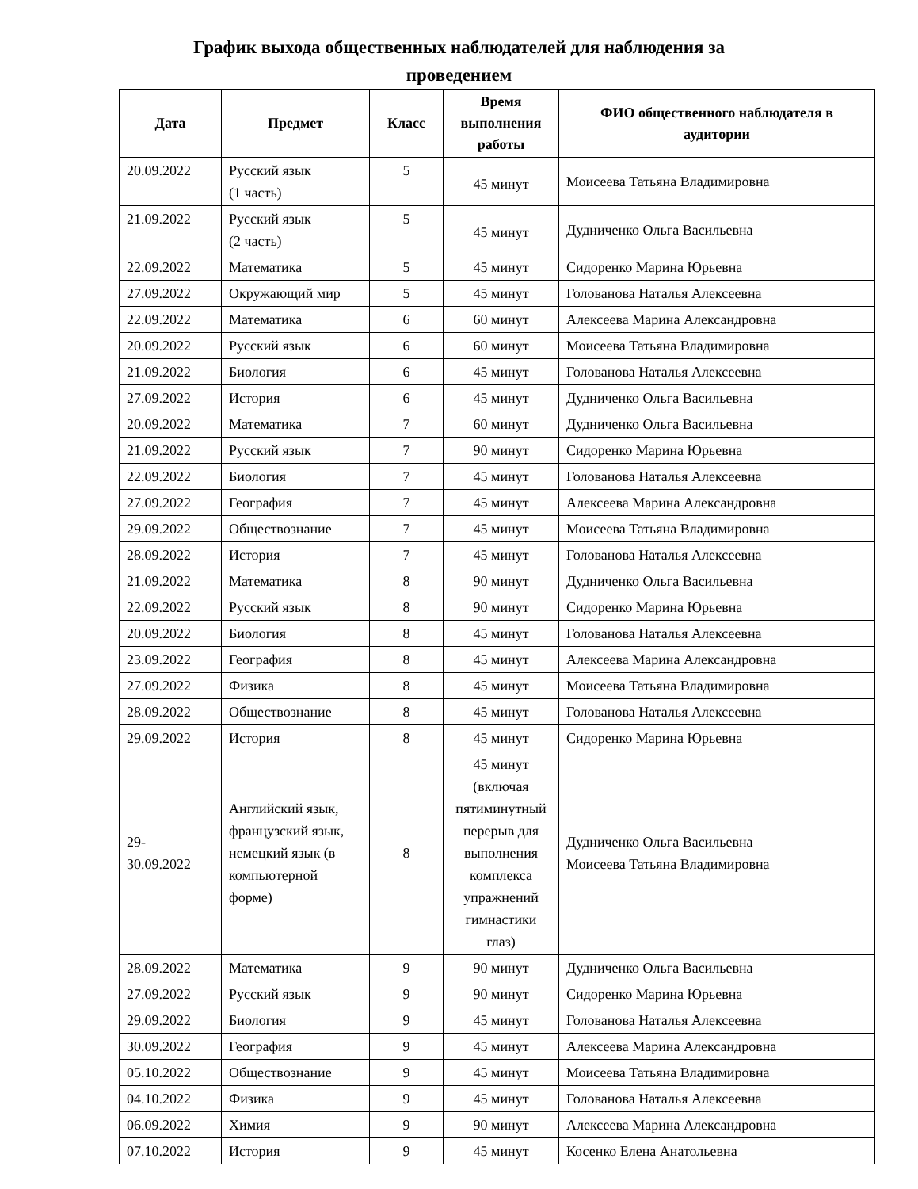График выхода общественных наблюдателей для наблюдения за
проведением
| Дата | Предмет | Класс | Время выполнения работы | ФИО общественного наблюдателя в аудитории |
| --- | --- | --- | --- | --- |
| 20.09.2022 | Русский язык (1 часть) | 5 | 45 минут | Моисеева Татьяна Владимировна |
| 21.09.2022 | Русский язык (2 часть) | 5 | 45 минут | Дудниченко Ольга Васильевна |
| 22.09.2022 | Математика | 5 | 45 минут | Сидоренко Марина Юрьевна |
| 27.09.2022 | Окружающий мир | 5 | 45 минут | Голованова Наталья Алексеевна |
| 22.09.2022 | Математика | 6 | 60 минут | Алексеева Марина Александровна |
| 20.09.2022 | Русский язык | 6 | 60 минут | Моисеева Татьяна Владимировна |
| 21.09.2022 | Биология | 6 | 45 минут | Голованова Наталья Алексеевна |
| 27.09.2022 | История | 6 | 45 минут | Дудниченко Ольга Васильевна |
| 20.09.2022 | Математика | 7 | 60 минут | Дудниченко Ольга Васильевна |
| 21.09.2022 | Русский язык | 7 | 90 минут | Сидоренко Марина Юрьевна |
| 22.09.2022 | Биология | 7 | 45 минут | Голованова Наталья Алексеевна |
| 27.09.2022 | География | 7 | 45 минут | Алексеева Марина Александровна |
| 29.09.2022 | Обществознание | 7 | 45 минут | Моисеева Татьяна Владимировна |
| 28.09.2022 | История | 7 | 45 минут | Голованова Наталья Алексеевна |
| 21.09.2022 | Математика | 8 | 90 минут | Дудниченко Ольга Васильевна |
| 22.09.2022 | Русский язык | 8 | 90 минут | Сидоренко Марина Юрьевна |
| 20.09.2022 | Биология | 8 | 45 минут | Голованова Наталья Алексеевна |
| 23.09.2022 | География | 8 | 45 минут | Алексеева Марина Александровна |
| 27.09.2022 | Физика | 8 | 45 минут | Моисеева Татьяна Владимировна |
| 28.09.2022 | Обществознание | 8 | 45 минут | Голованова Наталья Алексеевна |
| 29.09.2022 | История | 8 | 45 минут | Сидоренко Марина Юрьевна |
| 29- 30.09.2022 | Английский язык, французский язык, немецкий язык (в компьютерной форме) | 8 | 45 минут (включая пятиминутный перерыв для выполнения комплекса упражнений гимнастики глаз) | Дудниченко Ольга Васильевна Моисеева Татьяна Владимировна |
| 28.09.2022 | Математика | 9 | 90 минут | Дудниченко Ольга Васильевна |
| 27.09.2022 | Русский язык | 9 | 90 минут | Сидоренко Марина Юрьевна |
| 29.09.2022 | Биология | 9 | 45 минут | Голованова Наталья Алексеевна |
| 30.09.2022 | География | 9 | 45 минут | Алексеева Марина Александровна |
| 05.10.2022 | Обществознание | 9 | 45 минут | Моисеева Татьяна Владимировна |
| 04.10.2022 | Физика | 9 | 45 минут | Голованова Наталья Алексеевна |
| 06.09.2022 | Химия | 9 | 90 минут | Алексеева Марина Александровна |
| 07.10.2022 | История | 9 | 45 минут | Косенко Елена Анатольевна |